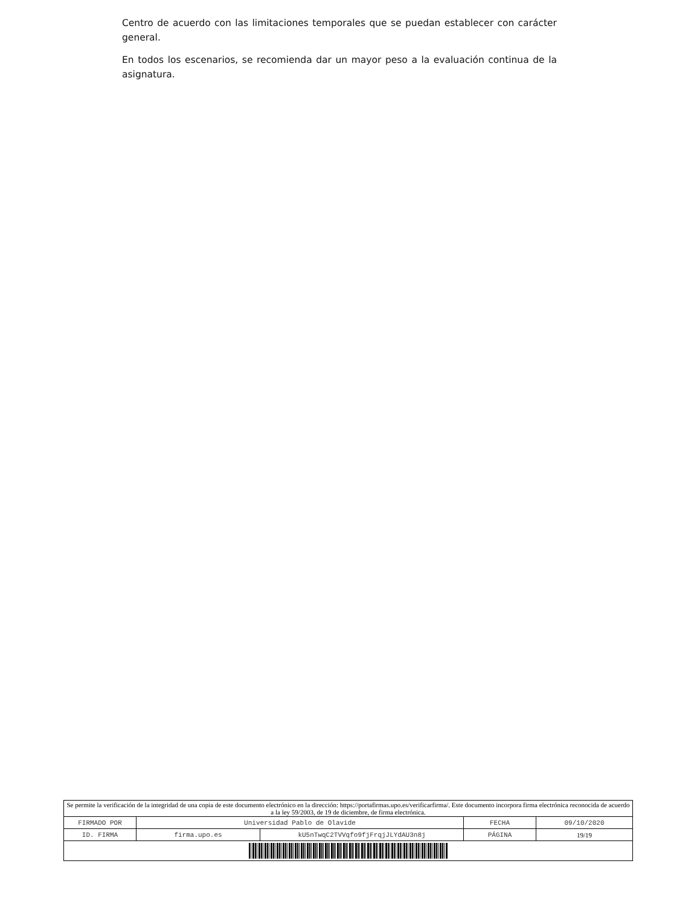Centro de acuerdo con las limitaciones temporales que se puedan establecer con carácter general.
En todos los escenarios, se recomienda dar un mayor peso a la evaluación continua de la asignatura.
| Se permite la verificación de la integridad de una copia de este documento electrónico en la dirección: https://portafirmas.upo.es/verificarfirma/. Este documento incorpora firma electrónica reconocida de acuerdo a la ley 59/2003, de 19 de diciembre, de firma electrónica. | | | | |
| FIRMADO POR | Universidad Pablo de Olavide | | FECHA | 09/10/2020 |
| ID. FIRMA | firma.upo.es | kU5nTwqC2TVVqfo9fjFrqjJLYdAU3n8j | PÁGINA | 19/19 |